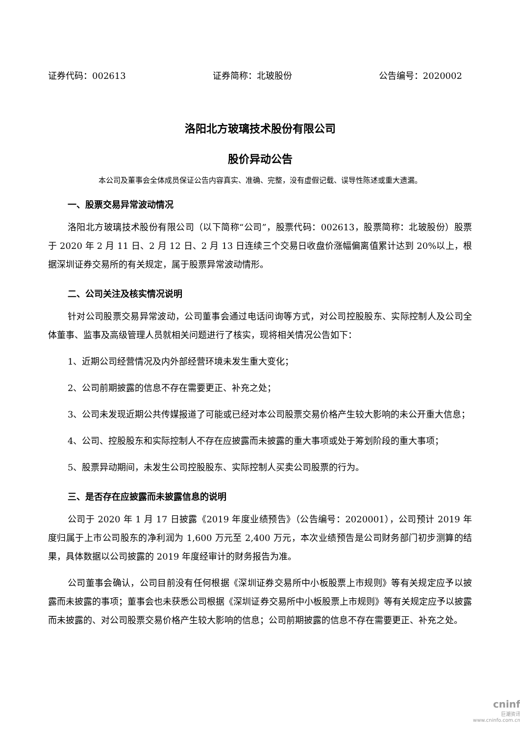证券代码：002613 证券简称：北玻股份 公告编号：2020002
洛阳北方玻璃技术股份有限公司
股价异动公告
本公司及董事会全体成员保证公告内容真实、准确、完整，没有虚假记载、误导性陈述或重大遗漏。
一、股票交易异常波动情况
洛阳北方玻璃技术股份有限公司（以下简称“公司”，股票代码：002613，股票简称：北玻股份）股票于 2020 年 2 月 11 日、2 月 12 日、2 月 13 日连续三个交易日收盘价涨幅偏离值累计达到 20%以上，根据深圳证券交易所的有关规定，属于股票异常波动情形。
二、公司关注及核实情况说明
针对公司股票交易异常波动，公司董事会通过电话问询等方式，对公司控股股东、实际控制人及公司全体董事、监事及高级管理人员就相关问题进行了核实，现将相关情况公告如下：
1、近期公司经营情况及内外部经营环境未发生重大变化；
2、公司前期披露的信息不存在需要更正、补充之处；
3、公司未发现近期公共传媒报道了可能或已经对本公司股票交易价格产生较大影响的未公开重大信息；
4、公司、控股股东和实际控制人不存在应披露而未披露的重大事项或处于筹划阶段的重大事项；
5、股票异动期间，未发生公司控股股东、实际控制人买卖公司股票的行为。
三、是否存在应披露而未披露信息的说明
公司于 2020 年 1 月 17 日披露《2019 年度业绩预告》（公告编号：2020001），公司预计 2019 年度归属于上市公司股东的净利润为 1,600 万元至 2,400 万元，本次业绩预告是公司财务部门初步测算的结果，具体数据以公司披露的 2019 年度经审计的财务报告为准。
公司董事会确认，公司目前没有任何根据《深圳证券交易所中小板股票上市规则》等有关规定应予以披露而未披露的事项；董事会也未获悉公司根据《深圳证券交易所中小板股票上市规则》等有关规定应予以披露而未披露的、对公司股票交易价格产生较大影响的信息；公司前期披露的信息不存在需要更正、补充之处。
cninf
巨潮资讯
www.cninfo.com.cn